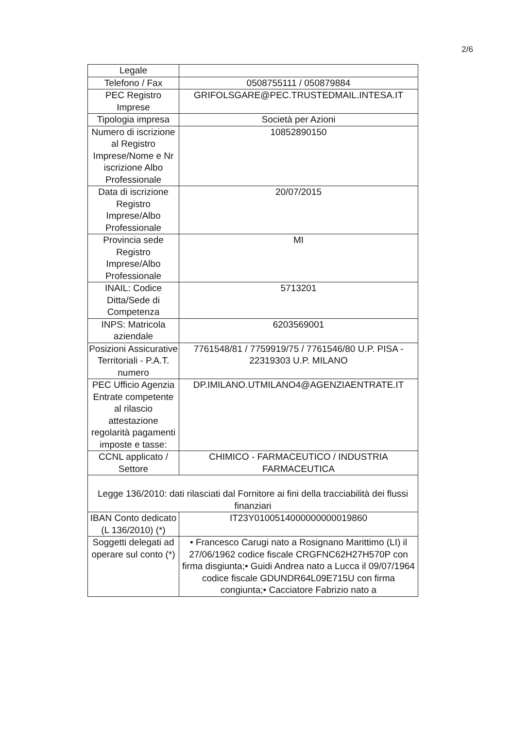2/6
| Legale | |
| Telefono / Fax | 0508755111 / 050879884 |
| PEC Registro Imprese | GRIFOLSGARE@PEC.TRUSTEDMAIL.INTESA.IT |
| Tipologia impresa | Società per Azioni |
| Numero di iscrizione al Registro Imprese/Nome e Nr iscrizione Albo Professionale | 10852890150 |
| Data di iscrizione Registro Imprese/Albo Professionale | 20/07/2015 |
| Provincia sede Registro Imprese/Albo Professionale | MI |
| INAIL: Codice Ditta/Sede di Competenza | 5713201 |
| INPS: Matricola aziendale | 6203569001 |
| Posizioni Assicurative Territoriali - P.A.T. numero | 7761548/81 / 7759919/75 / 7761546/80 U.P. PISA - 22319303 U.P. MILANO |
| PEC Ufficio Agenzia Entrate competente al rilascio attestazione regolarità pagamenti imposte e tasse: | DP.IMILANO.UTMILANO4@AGENZIAENTRATE.IT |
| CCNL applicato / Settore | CHIMICO - FARMACEUTICO / INDUSTRIA FARMACEUTICA |
| Legge 136/2010: dati rilasciati dal Fornitore ai fini della tracciabilità dei flussi finanziari | |
| IBAN Conto dedicato (L 136/2010) (*) | IT23Y0100514000000000019860 |
| Soggetti delegati ad operare sul conto (*) | • Francesco Carugi nato a Rosignano Marittimo (LI) il 27/06/1962 codice fiscale CRGFNC62H27H570P con firma disgiunta;• Guidi Andrea nato a Lucca il 09/07/1964 codice fiscale GDUNDR64L09E715U con firma congiunta;• Cacciatore Fabrizio nato a |